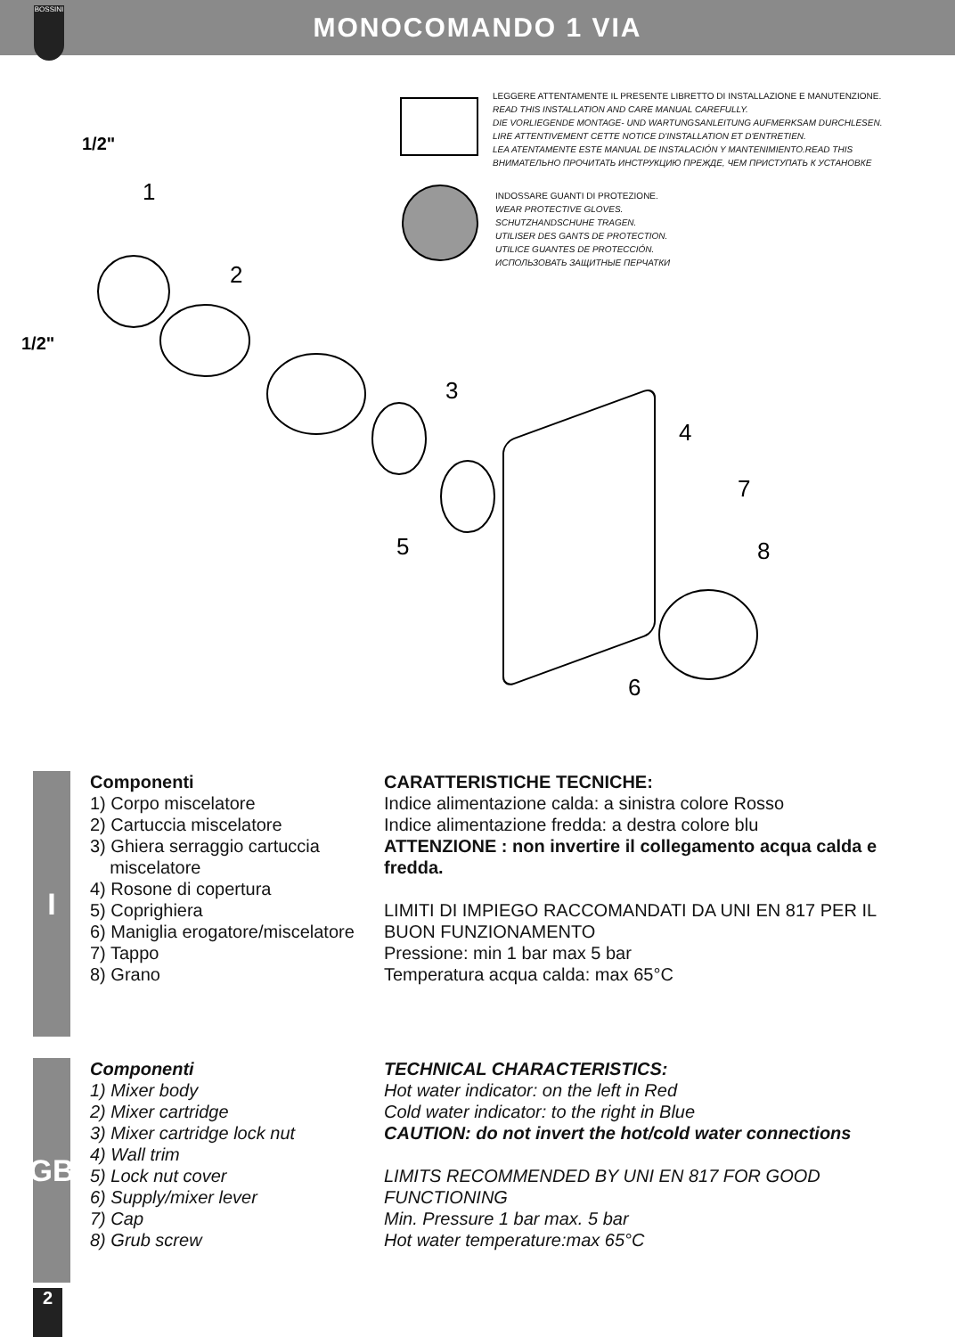BOSSINI
MONOCOMANDO 1 VIA
1/2"
1/2"
1
2
3
4
5
6
7
8
LEGGERE ATTENTAMENTE IL PRESENTE LIBRETTO DI INSTALLAZIONE E MANUTENZIONE.
READ THIS INSTALLATION AND CARE MANUAL CAREFULLY.
DIE VORLIEGENDE MONTAGE- UND WARTUNGSANLEITUNG AUFMERKSAM DURCHLESEN.
LIRE ATTENTIVEMENT CETTE NOTICE D'INSTALLATION ET D'ENTRETIEN.
LEA ATENTAMENTE ESTE MANUAL DE INSTALACIÓN Y MANTENIMIENTO.READ THIS
ВНИМАТЕЛЬНО ПРОЧИТАТЬ ИНСТРУКЦИЮ ПРЕЖДЕ, ЧЕМ ПРИСТУПАТЬ К УСТАНОВКЕ
INDOSSARE GUANTI DI PROTEZIONE.
WEAR PROTECTIVE GLOVES.
SCHUTZHANDSCHUHE TRAGEN.
UTILISER DES GANTS DE PROTECTION.
UTILICE GUANTES DE PROTECCIÓN.
ИСПОЛЬЗОВАТЬ ЗАЩИТНЫЕ ПЕРЧАТКИ
I
Componenti
1) Corpo miscelatore
2) Cartuccia miscelatore
3) Ghiera serraggio cartuccia
miscelatore
4) Rosone di copertura
5) Coprighiera
6) Maniglia erogatore/miscelatore
7) Tappo
8) Grano
CARATTERISTICHE TECNICHE:
Indice alimentazione calda: a sinistra colore Rosso
Indice alimentazione fredda: a destra colore blu
ATTENZIONE : non invertire il collegamento acqua calda e fredda.
LIMITI DI IMPIEGO RACCOMANDATI DA UNI EN 817 PER IL BUON FUNZIONAMENTO
Pressione: min 1 bar max 5 bar
Temperatura acqua calda: max 65°C
GB
Componenti
1) Mixer body
2) Mixer cartridge
3) Mixer cartridge lock nut
4) Wall trim
5) Lock nut cover
6) Supply/mixer lever
7) Cap
8) Grub screw
TECHNICAL CHARACTERISTICS:
Hot water indicator: on the left in Red
Cold water indicator: to the right in Blue
CAUTION: do not invert the hot/cold water connections
LIMITS RECOMMENDED BY UNI EN 817 FOR GOOD FUNCTIONING
Min. Pressure 1 bar max. 5 bar
Hot water temperature:max 65°C
2